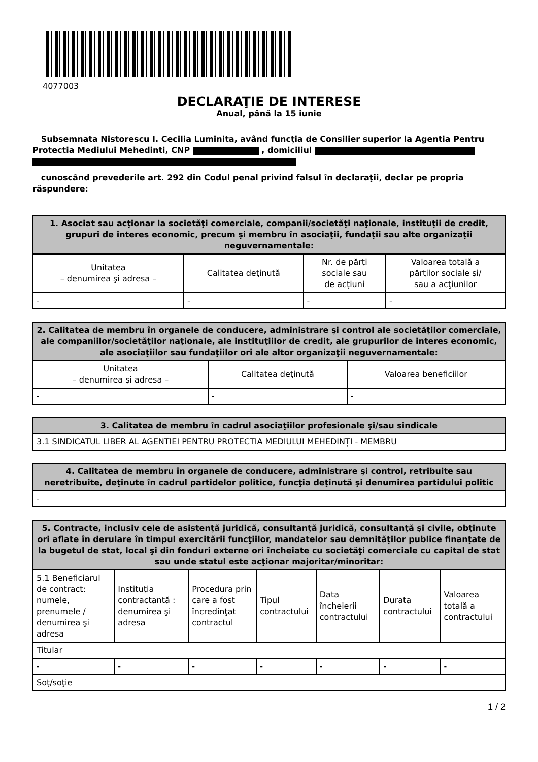4077003
DECLARAŢIE DE INTERESE
Anual, până la 15 iunie
Subsemnata Nistorescu I. Cecilia Luminita, având funcţia de Consilier superior la Agentia Pentru Protectia Mediului Mehedinti, CNP , domiciliul
cunoscând prevederile art. 292 din Codul penal privind falsul în declaraţii, declar pe propria răspundere:
| 1. Asociat sau acţionar la societăţi comerciale, companii/societăţi naţionale, instituţii de credit, grupuri de interes economic, precum şi membru în asociaţii, fundaţii sau alte organizaţii neguvernamentale: | | | |
| --- | --- | --- | --- |
| Unitatea – denumirea şi adresa – | Calitatea deţinută | Nr. de părţi sociale sau de acţiuni | Valoarea totală a părţilor sociale şi/ sau a acţiunilor |
| - | - | - | - |
| 2. Calitatea de membru în organele de conducere, administrare şi control ale societăţilor comerciale, ale companiilor/societăţilor naţionale, ale instituţiilor de credit, ale grupurilor de interes economic, ale asociaţiilor sau fundaţiilor ori ale altor organizaţii neguvernamentale: | | |
| --- | --- | --- |
| Unitatea – denumirea şi adresa – | Calitatea deţinută | Valoarea beneficiilor |
| - | - | - |
| 3. Calitatea de membru în cadrul asociaţiilor profesionale şi/sau sindicale |
| --- |
| 3.1 SINDICATUL LIBER AL AGENTIEI PENTRU PROTECTIA MEDIULUI MEHEDINȚI - MEMBRU |
| 4. Calitatea de membru în organele de conducere, administrare şi control, retribuite sau neretribuite, deţinute în cadrul partidelor politice, funcţia deţinută şi denumirea partidului politic |
| --- |
| - |
| 5. Contracte, inclusiv cele de asistenţă juridică, consultanţă juridică, consultanţă şi civile, obţinute ori aflate în derulare în timpul exercitării funcţiilor, mandatelor sau demnităţilor publice finanţate de la bugetul de stat, local şi din fonduri externe ori încheiate cu societăţi comerciale cu capital de stat sau unde statul este acţionar majoritar/minoritar: | | | | | | |
| --- | --- | --- | --- | --- | --- | --- |
| 5.1 Beneficiarul de contract: numele, prenumele / denumirea şi adresa | Instituţia contractantă : denumirea şi adresa | Procedura prin care a fost încredinţat contractul | Tipul contractului | Data încheierii contractului | Durata contractului | Valoarea totală a contractului |
| Titular | | | | | | |
| - | - | - | - | - | - | - |
| Soţ/soţie | | | | | | |
1 / 2